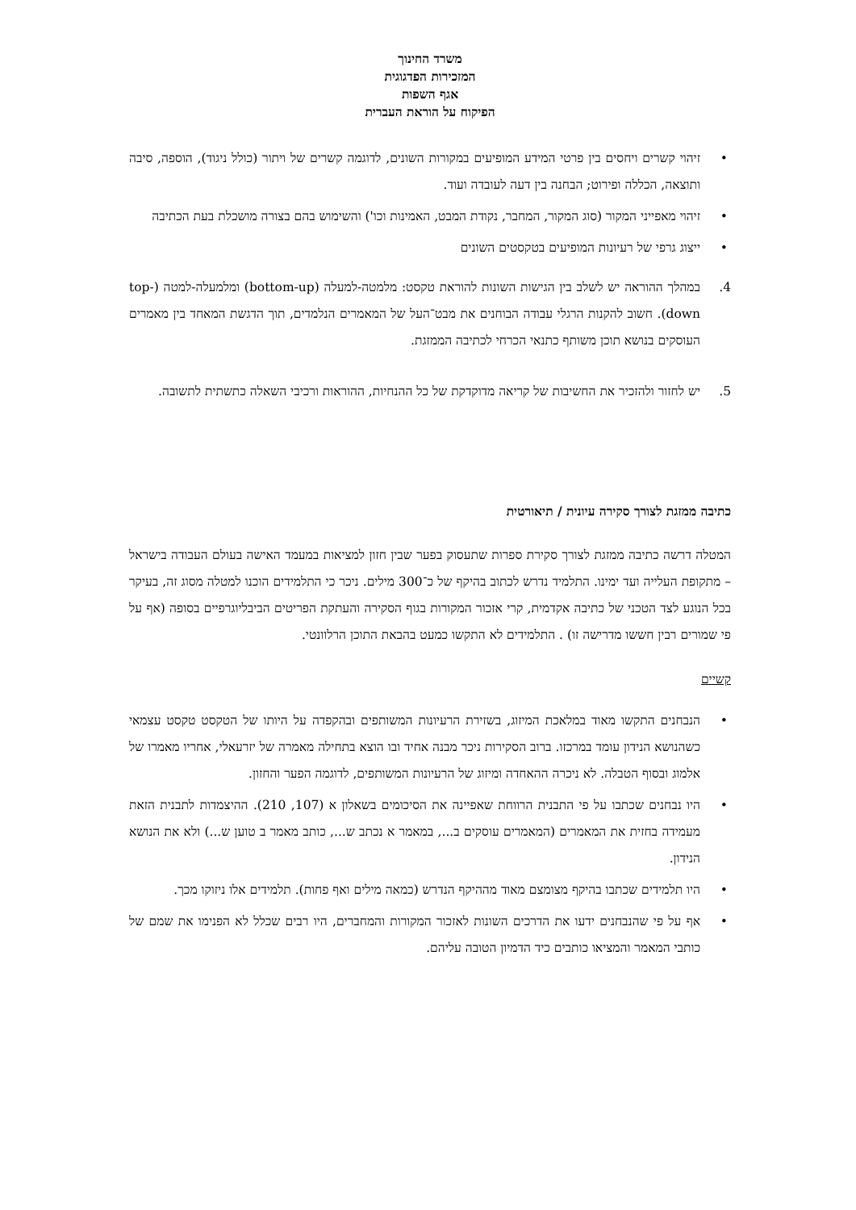משרד החינוך
המזכירות הפדגוגית
אגף השפות
הפיקוח על הוראת העברית
• זיהוי קשרים ויחסים בין פרטי המידע המופיעים במקורות השונים, לדוגמה קשרים של ויתור (כולל ניגוד), הוספה, סיבה ותוצאה, הכללה ופירוט; הבחנה בין דעה לעובדה ועוד.
• זיהוי מאפייני המקור (סוג המקור, המחבר, נקודת המבט, האמינות וכו') והשימוש בהם בצורה מושכלת בעת הכתיבה
• ייצוג גרפי של רעיונות המופיעים בטקסטים השונים
4. במהלך ההוראה יש לשלב בין הגישות השונות להוראת טקסט: מלמטה-למעלה (bottom-up) ומלמעלה-למטה (top-down). חשוב להקנות הרגלי עבודה הבוחנים את מבט־העל של המאמרים הנלמדים, תוך הדגשת המאחד בין מאמרים העוסקים בנושא תוכן משותף כתנאי הכרחי לכתיבה הממזגת.
5. יש לחזור ולהזכיר את החשיבות של קריאה מדוקדקת של כל ההנחיות, ההוראות ורכיבי השאלה כתשתית לתשובה.
כתיבה ממזגת לצורך סקירה עיונית / תיאורטית
המטלה דרשה כתיבה ממזגת לצורך סקירת ספרות שתעסוק בפער שבין חזון למציאות במעמד האישה בעולם העבודה בישראל – מתקופת העלייה ועד ימינו. התלמיד נדרש לכתוב בהיקף של כ־300 מילים. ניכר כי התלמידים הוכנו למטלה מסוג זה, בעיקר בכל הנוגע לצד הטכני של כתיבה אקדמית, קרי אזכור המקורות בגוף הסקירה והעתקת הפריטים הביבליוגרפיים בסופה (אף על פי שמורים רבין חששו מדרישה זו) . התלמידים לא התקשו כמעט בהבאת התוכן הרלוונטי.
קשיים
• הנבחנים התקשו מאוד במלאכת המיזוג, בשזירת הרעיונות המשותפים ובהקפדה על היותו של הטקסט טקסט עצמאי כשהנושא הנידון עומד במרכזו. ברוב הסקירות ניכר מבנה אחיד ובו הוצא בתחילה מאמרה של יזרעאלי, אחריו מאמרו של אלמוג ובסוף הטבלה. לא ניכרה ההאחדה ומיזוג של הרעיונות המשותפים, לדוגמה הפער והחזון.
• היו נבחנים שכתבו על פי התבנית הרווחת שאפיינה את הסיכומים בשאלון א (107, 210). ההיצמדות לתבנית הזאת מעמידה בחזית את המאמרים (המאמרים עוסקים ב..., במאמר א נכתב ש..., כותב מאמר ב טוען ש...) ולא את הנושא הנידון.
• היו תלמידים שכתבו בהיקף מצומצם מאוד מההיקף הנדרש (כמאה מילים ואף פחות). תלמידים אלו ניזוקו מכך.
• אף על פי שהנבחנים ידעו את הדרכים השונות לאזכור המקורות והמחברים, היו רבים שכלל לא הפנימו את שמם של כותבי המאמר והמציאו כותבים כיד הדמיון הטובה עליהם.